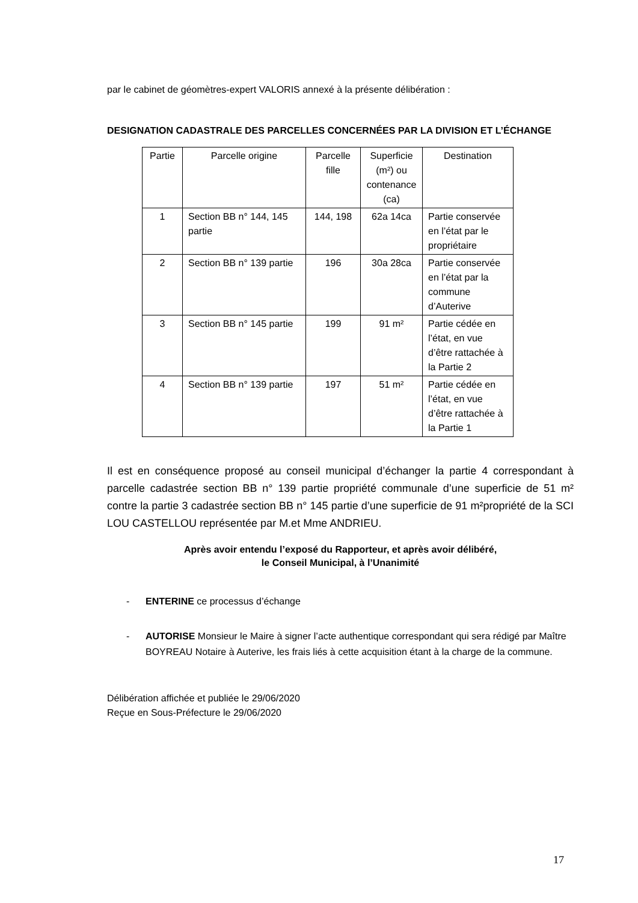par le cabinet de géomètres-expert VALORIS annexé à la présente délibération :
DESIGNATION CADASTRALE DES PARCELLES CONCERNÉES PAR LA DIVISION ET L’ÉCHANGE
| Partie | Parcelle origine | Parcelle fille | Superficie (m²) ou contenance (ca) | Destination |
| --- | --- | --- | --- | --- |
| 1 | Section BB n° 144, 145 partie | 144, 198 | 62a 14ca | Partie conservée en l’état par le propriétaire |
| 2 | Section BB n° 139 partie | 196 | 30a 28ca | Partie conservée en l’état par la commune d’Auterive |
| 3 | Section BB n° 145 partie | 199 | 91 m² | Partie cédée en l’état, en vue d’être rattachée à la Partie 2 |
| 4 | Section BB n° 139 partie | 197 | 51 m² | Partie cédée en l’état, en vue d’être rattachée à la Partie 1 |
Il est en conséquence proposé au conseil municipal d’échanger la partie 4 correspondant à parcelle cadastrée section BB n° 139 partie propriété communale d’une superficie de 51 m² contre la partie 3 cadastrée section BB n° 145 partie d’une superficie de 91 m²propriété de la SCI LOU CASTELLOU représentée par M.et Mme ANDRIEU.
Après avoir entendu l’exposé du Rapporteur, et après avoir délibéré,
le Conseil Municipal, à l’Unanimité
- ENTERINE ce processus d’échange
- AUTORISE Monsieur le Maire à signer l’acte authentique correspondant qui sera rédigé par Maître BOYREAU Notaire à Auterive, les frais liés à cette acquisition étant à la charge de la commune.
Délibération affichée et publiée le 29/06/2020
Reçue en Sous-Préfecture le 29/06/2020
17